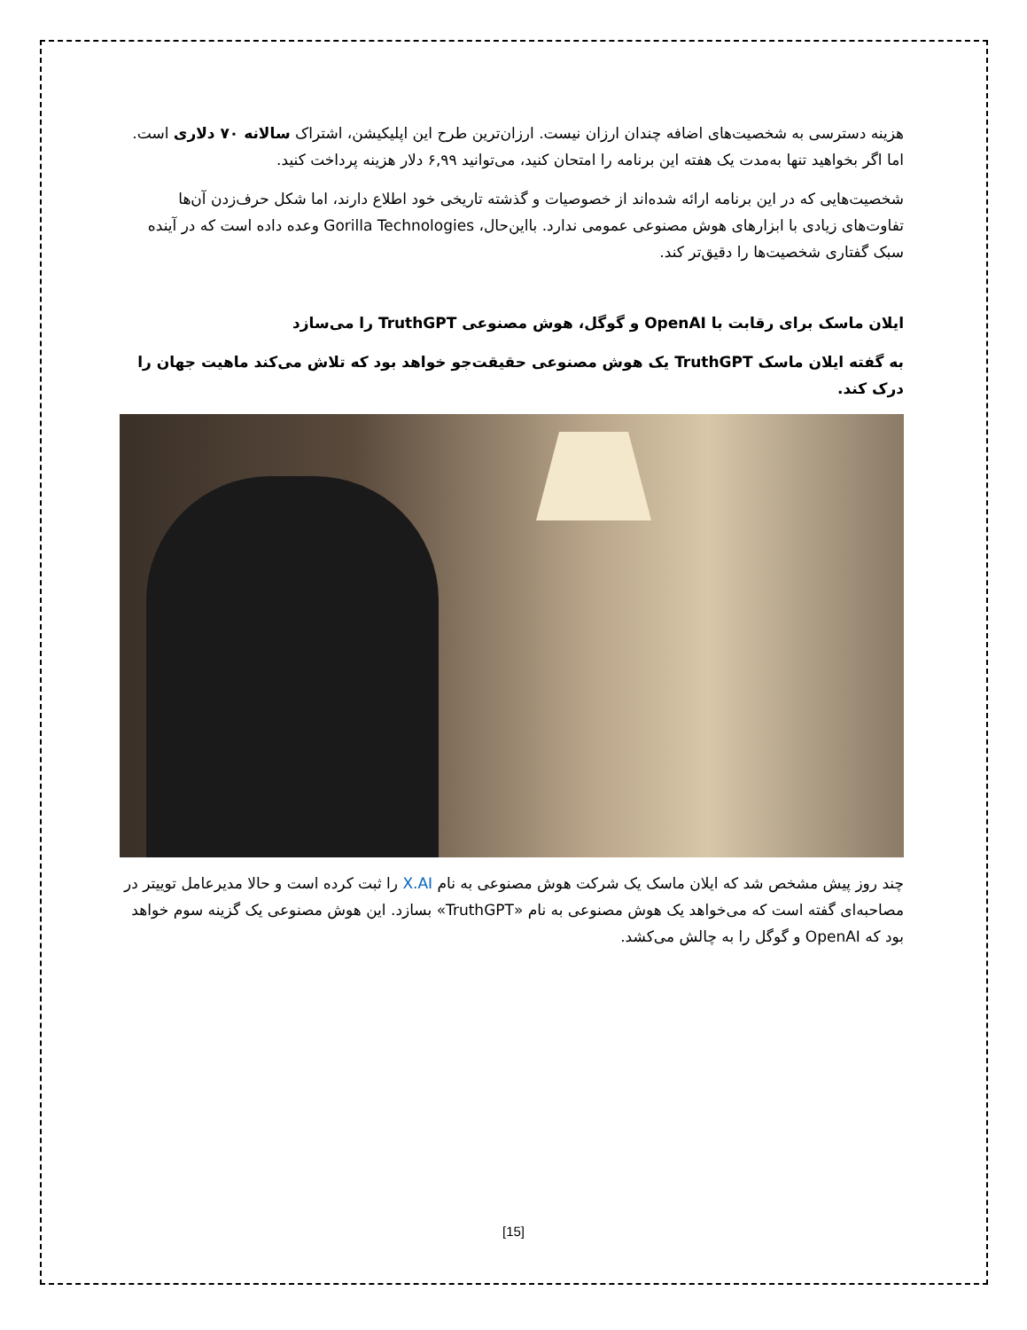هزینه دسترسی به شخصیت‌های اضافه چندان ارزان نیست. ارزان‌ترین طرح این اپلیکیشن، اشتراک سالانه ۷۰ دلاری است. اما اگر بخواهید تنها به‌مدت یک هفته این برنامه را امتحان کنید، می‌توانید ۶,۹۹ دلار هزینه پرداخت کنید.
شخصیت‌هایی که در این برنامه ارائه شده‌اند از خصوصیات و گذشته تاریخی خود اطلاع دارند، اما شکل حرف‌زدن آن‌ها تفاوت‌های زیادی با ابزارهای هوش مصنوعی عمومی ندارد. بااین‌حال، Gorilla Technologies وعده داده است که در آینده سبک گفتاری شخصیت‌ها را دقیق‌تر کند.
ایلان ماسک برای رقابت با OpenAI و گوگل، هوش مصنوعی TruthGPT را می‌سازد
به گفته ایلان ماسک TruthGPT یک هوش مصنوعی حقیقت‌جو خواهد بود که تلاش می‌کند ماهیت جهان را درک کند.
چند روز پیش مشخص شد که ایلان ماسک یک شرکت هوش مصنوعی به نام X.AI را ثبت کرده است و حالا مدیرعامل توییتر در مصاحبه‌ای گفته است که می‌خواهد یک هوش مصنوعی به نام «TruthGPT» بسازد. این هوش مصنوعی یک گزینه سوم خواهد بود که OpenAI و گوگل را به چالش می‌کشد.
[15]